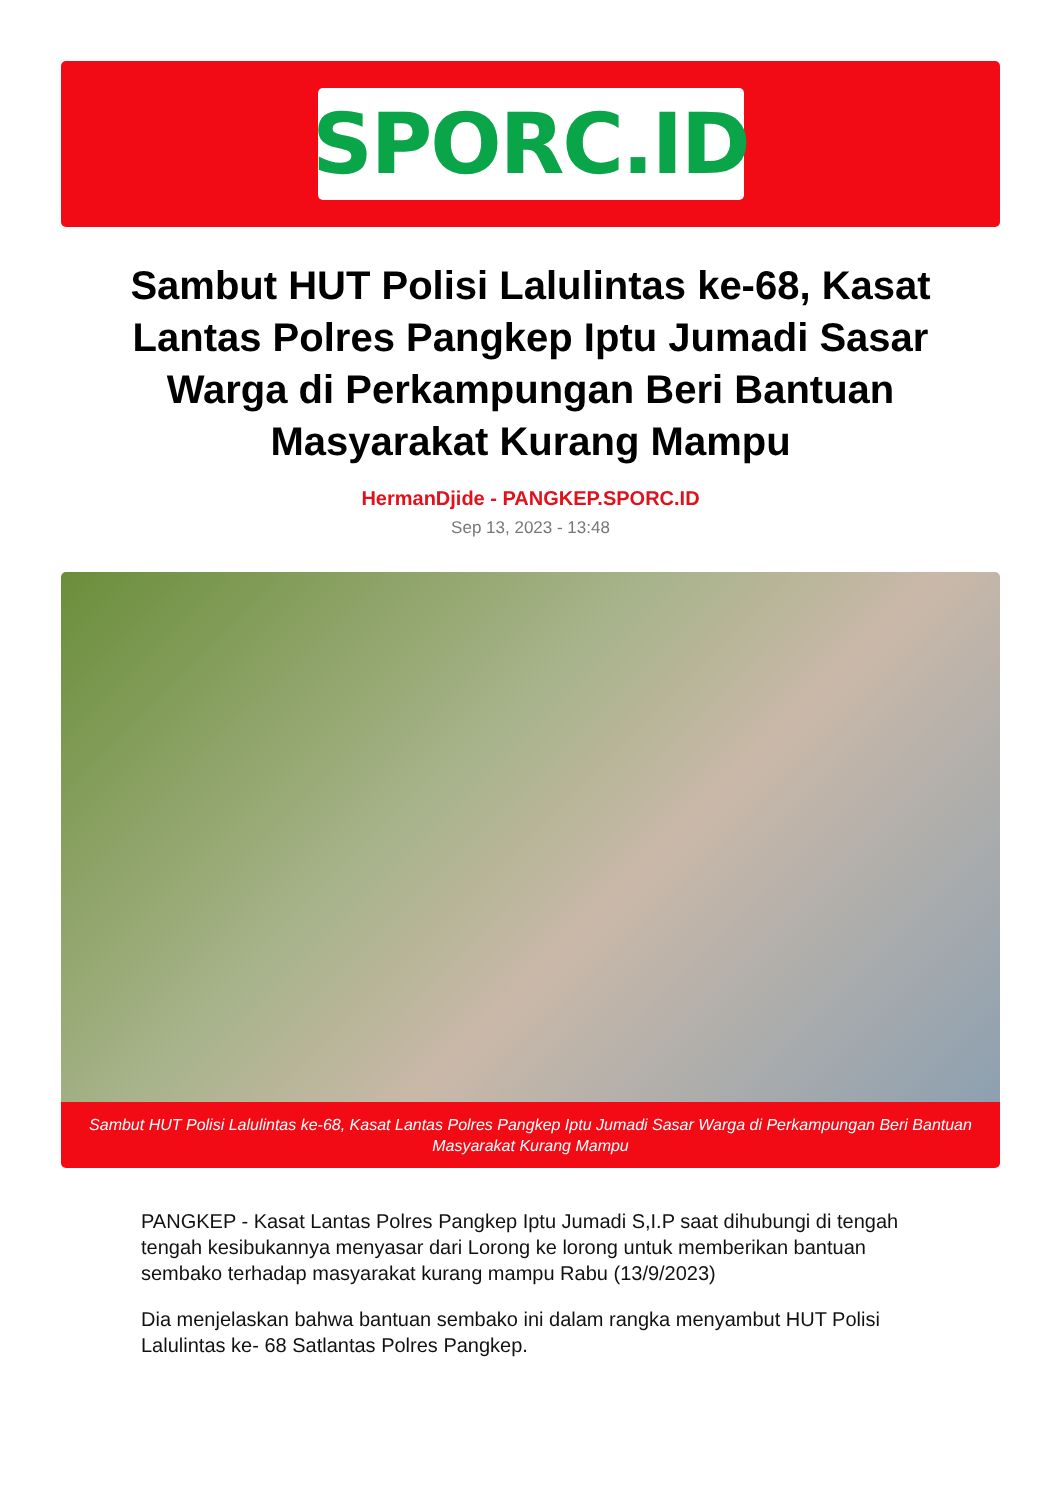SPORC.ID
Sambut HUT Polisi Lalulintas ke-68, Kasat Lantas Polres Pangkep Iptu Jumadi Sasar Warga di Perkampungan Beri Bantuan Masyarakat Kurang Mampu
HermanDjide - PANGKEP.SPORC.ID
Sep 13, 2023 - 13:48
Sambut HUT Polisi Lalulintas ke-68, Kasat Lantas Polres Pangkep Iptu Jumadi Sasar Warga di Perkampungan Beri Bantuan Masyarakat Kurang Mampu
PANGKEP - Kasat Lantas Polres Pangkep Iptu Jumadi S,I.P saat dihubungi di tengah tengah kesibukannya menyasar dari Lorong ke lorong untuk memberikan bantuan sembako terhadap masyarakat kurang mampu Rabu (13/9/2023)
Dia menjelaskan bahwa bantuan sembako ini dalam rangka menyambut HUT Polisi Lalulintas ke- 68 Satlantas Polres Pangkep.